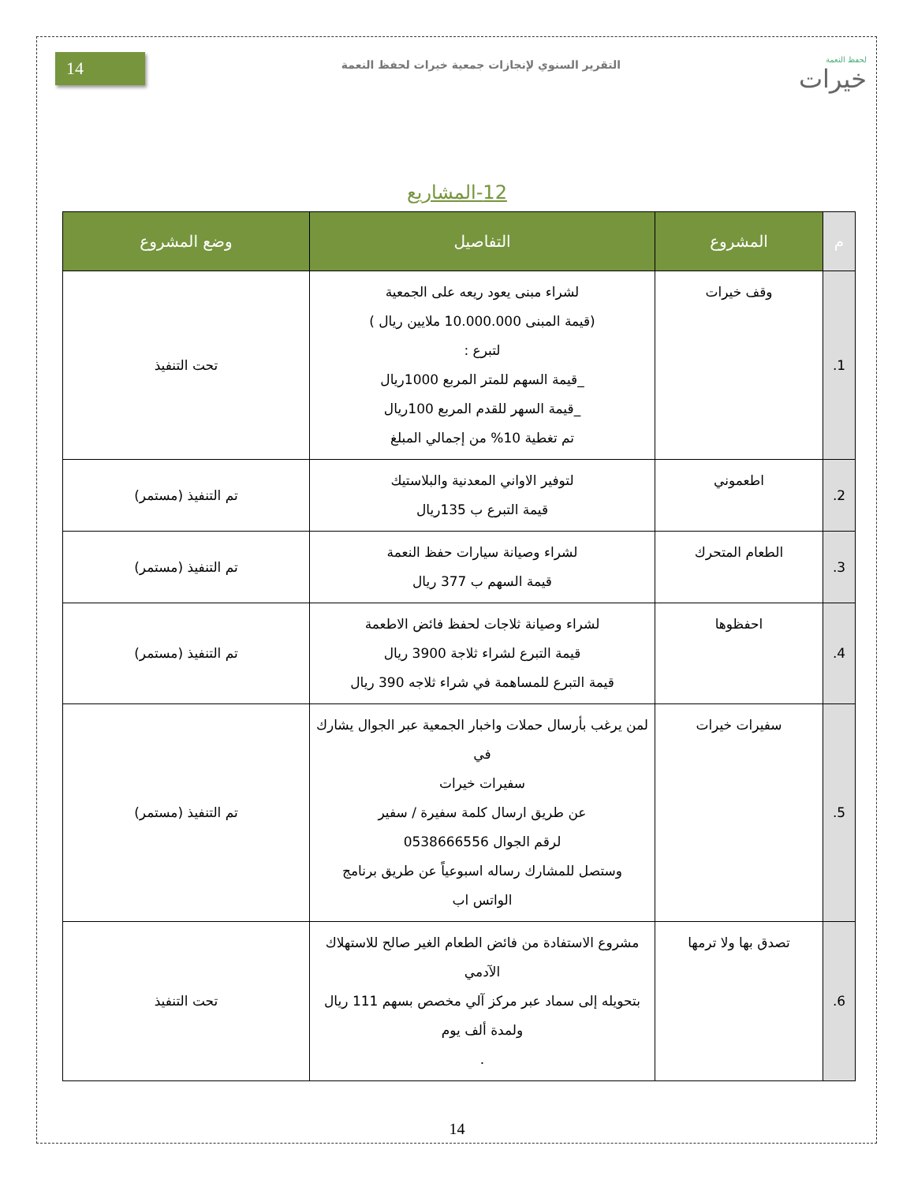14 التقرير السنوي لإنجازات جمعية خيرات لحفظ النعمة
لحفظ النعمة
خيرات
12-المشاريع
| م | المشروع | التفاصيل | وضع المشروع |
| --- | --- | --- | --- |
| 1. | وقف خيرات | لشراء مبنى يعود ريعه على الجمعية (قيمة المبنى 10.000.000 ملايين ريال ) لتبرع : _قيمة السهم للمتر المربع 1000ريال _قيمة السهر للقدم المربع 100ريال تم تغطية 10% من إجمالي المبلغ | تحت التنفيذ |
| 2. | اطعموني | لتوفير الاواني المعدنية والبلاستيك قيمة التبرع ب 135ريال | تم التنفيذ (مستمر) |
| 3. | الطعام المتحرك | لشراء وصيانة سيارات حفظ النعمة قيمة السهم ب 377 ريال | تم التنفيذ (مستمر) |
| 4. | احفظوها | لشراء وصيانة ثلاجات لحفظ فائض الاطعمة قيمة التبرع لشراء ثلاجة 3900 ريال قيمة التبرع للمساهمة في شراء ثلاجه 390 ريال | تم التنفيذ (مستمر) |
| 5. | سفيرات خيرات | لمن يرغب بأرسال حملات واخبار الجمعية عبر الجوال يشارك في سفيرات خيرات عن طريق ارسال كلمة سفيرة / سفير لرقم الجوال 0538666556 وستصل للمشارك رساله اسبوعياً عن طريق برنامج الواتس اب | تم التنفيذ (مستمر) |
| 6. | تصدق بها ولا ترمها | مشروع الاستفادة من فائض الطعام الغير صالح للاستهلاك الآدمي بتحويله إلى سماد عبر مركز آلي مخصص بسهم 111 ريال ولمدة ألف يوم . | تحت التنفيذ |
14